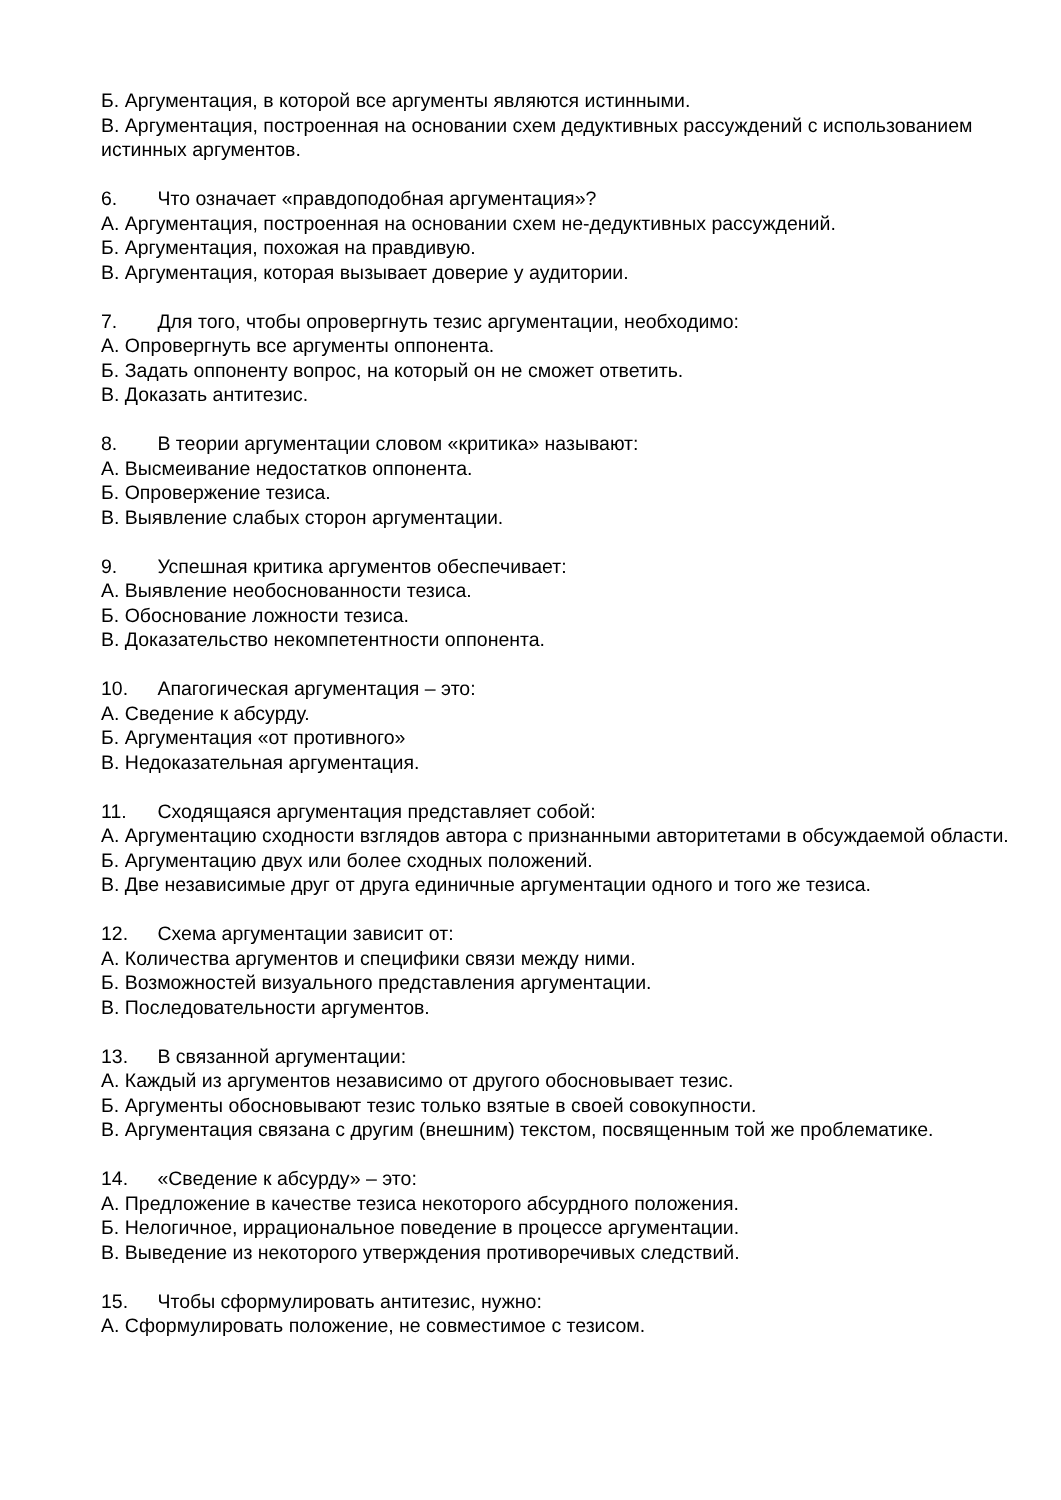Б. Аргументация, в которой все аргументы являются истинными.
В. Аргументация, построенная на основании схем дедуктивных рассуждений с использованием истинных аргументов.
6. Что означает «правдоподобная аргументация»?
А. Аргументация, построенная на основании схем не-дедуктивных рассуждений.
Б. Аргументация, похожая на правдивую.
В. Аргументация, которая вызывает доверие у аудитории.
7. Для того, чтобы опровергнуть тезис аргументации, необходимо:
А. Опровергнуть все аргументы оппонента.
Б. Задать оппоненту вопрос, на который он не сможет ответить.
В. Доказать антитезис.
8. В теории аргументации словом «критика» называют:
А. Высмеивание недостатков оппонента.
Б. Опровержение тезиса.
В. Выявление слабых сторон аргументации.
9. Успешная критика аргументов обеспечивает:
А. Выявление необоснованности тезиса.
Б. Обоснование ложности тезиса.
В. Доказательство некомпетентности оппонента.
10. Апагогическая аргументация – это:
А. Сведение к абсурду.
Б. Аргументация «от противного»
В. Недоказательная аргументация.
11. Сходящаяся аргументация представляет собой:
А. Аргументацию сходности взглядов автора с признанными авторитетами в обсуждаемой области.
Б. Аргументацию двух или более сходных положений.
В. Две независимые друг от друга единичные аргументации одного и того же тезиса.
12. Схема аргументации зависит от:
А. Количества аргументов и специфики связи между ними.
Б. Возможностей визуального представления аргументации.
В. Последовательности аргументов.
13. В связанной аргументации:
А. Каждый из аргументов независимо от другого обосновывает тезис.
Б. Аргументы обосновывают тезис только взятые в своей совокупности.
В. Аргументация связана с другим (внешним) текстом, посвященным той же проблематике.
14. «Сведение к абсурду» – это:
А. Предложение в качестве тезиса некоторого абсурдного положения.
Б. Нелогичное, иррациональное поведение в процессе аргументации.
В. Выведение из некоторого утверждения противоречивых следствий.
15. Чтобы сформулировать антитезис, нужно:
А. Сформулировать положение, не совместимое с тезисом.